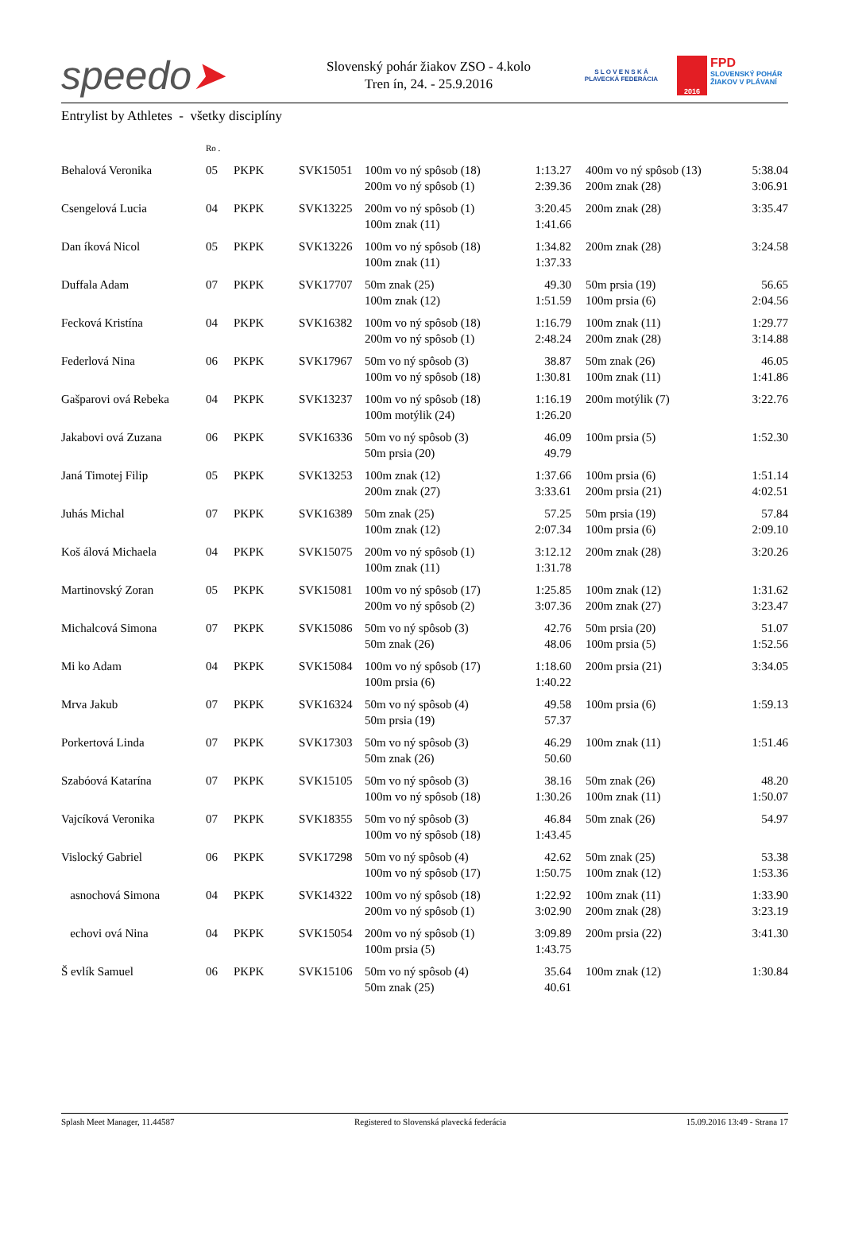speedo➤
Slovenský pohár žiakov ZSO - 4.kolo
Tren ín, 24. - 25.9.2016
S L O V E N S K Á
PLAVECKÁ FEDERÁCIA
2016
FPD
SLOVENSKÝ POHÁR
ŽIAKOV V PLÁVANÍ
Entrylist by Athletes - všetky disciplíny
| | Ro . | | | | | | | |
| Behalová Veronika | 05 | PKPK | SVK15051 | 100m vo ný spôsob (18) | 1:13.27 | | 400m vo ný spôsob (13) | 5:38.04 |
| | | | | 200m vo ný spôsob (1) | 2:39.36 | | 200m znak (28) | 3:06.91 |
| Csengelová Lucia | 04 | PKPK | SVK13225 | 200m vo ný spôsob (1) | 3:20.45 | | 200m znak (28) | 3:35.47 |
| | | | | 100m znak (11) | 1:41.66 | | | |
| Dan íková Nicol | 05 | PKPK | SVK13226 | 100m vo ný spôsob (18) | 1:34.82 | | 200m znak (28) | 3:24.58 |
| | | | | 100m znak (11) | 1:37.33 | | | |
| Duffala Adam | 07 | PKPK | SVK17707 | 50m znak (25) | 49.30 | | 50m prsia (19) | 56.65 |
| | | | | 100m znak (12) | 1:51.59 | | 100m prsia (6) | 2:04.56 |
| Fecková Kristína | 04 | PKPK | SVK16382 | 100m vo ný spôsob (18) | 1:16.79 | | 100m znak (11) | 1:29.77 |
| | | | | 200m vo ný spôsob (1) | 2:48.24 | | 200m znak (28) | 3:14.88 |
| Federlová Nina | 06 | PKPK | SVK17967 | 50m vo ný spôsob (3) | 38.87 | | 50m znak (26) | 46.05 |
| | | | | 100m vo ný spôsob (18) | 1:30.81 | | 100m znak (11) | 1:41.86 |
| Gašparovi ová Rebeka | 04 | PKPK | SVK13237 | 100m vo ný spôsob (18) | 1:16.19 | | 200m motýlik (7) | 3:22.76 |
| | | | | 100m motýlik (24) | 1:26.20 | | | |
| Jakabovi ová Zuzana | 06 | PKPK | SVK16336 | 50m vo ný spôsob (3) | 46.09 | | 100m prsia (5) | 1:52.30 |
| | | | | 50m prsia (20) | 49.79 | | | |
| Janá Timotej Filip | 05 | PKPK | SVK13253 | 100m znak (12) | 1:37.66 | | 100m prsia (6) | 1:51.14 |
| | | | | 200m znak (27) | 3:33.61 | | 200m prsia (21) | 4:02.51 |
| Juhás Michal | 07 | PKPK | SVK16389 | 50m znak (25) | 57.25 | | 50m prsia (19) | 57.84 |
| | | | | 100m znak (12) | 2:07.34 | | 100m prsia (6) | 2:09.10 |
| Koš álová Michaela | 04 | PKPK | SVK15075 | 200m vo ný spôsob (1) | 3:12.12 | | 200m znak (28) | 3:20.26 |
| | | | | 100m znak (11) | 1:31.78 | | | |
| Martinovský Zoran | 05 | PKPK | SVK15081 | 100m vo ný spôsob (17) | 1:25.85 | | 100m znak (12) | 1:31.62 |
| | | | | 200m vo ný spôsob (2) | 3:07.36 | | 200m znak (27) | 3:23.47 |
| Michalcová Simona | 07 | PKPK | SVK15086 | 50m vo ný spôsob (3) | 42.76 | | 50m prsia (20) | 51.07 |
| | | | | 50m znak (26) | 48.06 | | 100m prsia (5) | 1:52.56 |
| Mi ko Adam | 04 | PKPK | SVK15084 | 100m vo ný spôsob (17) | 1:18.60 | | 200m prsia (21) | 3:34.05 |
| | | | | 100m prsia (6) | 1:40.22 | | | |
| Mrva Jakub | 07 | PKPK | SVK16324 | 50m vo ný spôsob (4) | 49.58 | | 100m prsia (6) | 1:59.13 |
| | | | | 50m prsia (19) | 57.37 | | | |
| Porkertová Linda | 07 | PKPK | SVK17303 | 50m vo ný spôsob (3) | 46.29 | | 100m znak (11) | 1:51.46 |
| | | | | 50m znak (26) | 50.60 | | | |
| Szabóová Katarína | 07 | PKPK | SVK15105 | 50m vo ný spôsob (3) | 38.16 | | 50m znak (26) | 48.20 |
| | | | | 100m vo ný spôsob (18) | 1:30.26 | | 100m znak (11) | 1:50.07 |
| Vajcíková Veronika | 07 | PKPK | SVK18355 | 50m vo ný spôsob (3) | 46.84 | | 50m znak (26) | 54.97 |
| | | | | 100m vo ný spôsob (18) | 1:43.45 | | | |
| Vislocký Gabriel | 06 | PKPK | SVK17298 | 50m vo ný spôsob (4) | 42.62 | | 50m znak (25) | 53.38 |
| | | | | 100m vo ný spôsob (17) | 1:50.75 | | 100m znak (12) | 1:53.36 |
| asnochová Simona | 04 | PKPK | SVK14322 | 100m vo ný spôsob (18) | 1:22.92 | | 100m znak (11) | 1:33.90 |
| | | | | 200m vo ný spôsob (1) | 3:02.90 | | 200m znak (28) | 3:23.19 |
| echovi ová Nina | 04 | PKPK | SVK15054 | 200m vo ný spôsob (1) | 3:09.89 | | 200m prsia (22) | 3:41.30 |
| | | | | 100m prsia (5) | 1:43.75 | | | |
| Š evlík Samuel | 06 | PKPK | SVK15106 | 50m vo ný spôsob (4) | 35.64 | | 100m znak (12) | 1:30.84 |
| | | | | 50m znak (25) | 40.61 | | | |
Splash Meet Manager, 11.44587 Registered to Slovenská plavecká federácia 15.09.2016 13:49 - Strana 17